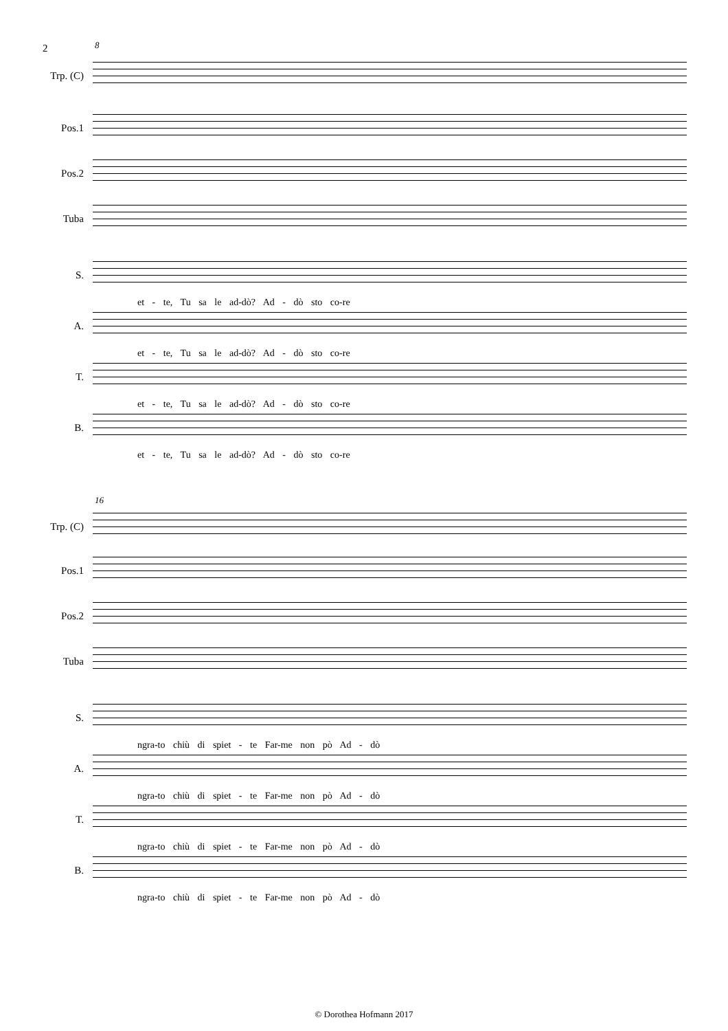2
8
Trp. (C)
Pos.1
Pos.2
Tuba
S.
et - te, Tu sa le ad-dò? Ad - dò sto co-re
A.
et - te, Tu sa le ad-dò? Ad - dò sto co-re
T.
et - te, Tu sa le ad-dò? Ad - dò sto co-re
B.
et - te, Tu sa le ad-dò? Ad - dò sto co-re
16
Trp. (C)
Pos.1
Pos.2
Tuba
S.
ngra-to chiù di spiet - te Far-me non pò Ad - dò
A.
ngra-to chiù di spiet - te Far-me non pò Ad - dò
T.
ngra-to chiù di spiet - te Far-me non pò Ad - dò
B.
ngra-to chiù di spiet - te Far-me non pò Ad - dò
© Dorothea Hofmann 2017